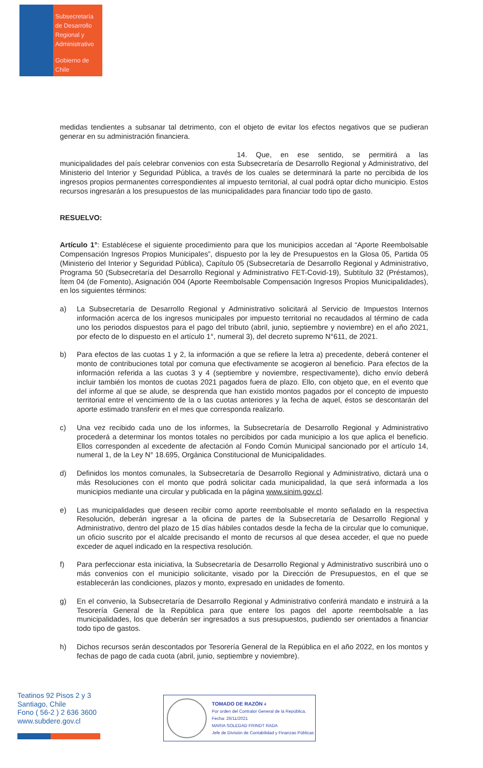Subsecretaría
de Desarrollo
Regional y
Administrativo
Gobierno de Chile
medidas tendientes a subsanar tal detrimento, con el objeto de evitar los efectos negativos que se pudieran generar en su administración financiera.
14. Que, en ese sentido, se permitirá a las municipalidades del país celebrar convenios con esta Subsecretaría de Desarrollo Regional y Administrativo, del Ministerio del Interior y Seguridad Pública, a través de los cuales se determinará la parte no percibida de los ingresos propios permanentes correspondientes al impuesto territorial, al cual podrá optar dicho municipio. Estos recursos ingresarán a los presupuestos de las municipalidades para financiar todo tipo de gasto.
RESUELVO:
Artículo 1°: Establécese el siguiente procedimiento para que los municipios accedan al “Aporte Reembolsable Compensación Ingresos Propios Municipales”, dispuesto por la ley de Presupuestos en la Glosa 05, Partida 05 (Ministerio del Interior y Seguridad Pública), Capítulo 05 (Subsecretaría de Desarrollo Regional y Administrativo, Programa 50 (Subsecretaría del Desarrollo Regional y Administrativo FET-Covid-19), Subtítulo 32 (Préstamos), Ítem 04 (de Fomento), Asignación 004 (Aporte Reembolsable Compensación Ingresos Propios Municipalidades), en los siguientes términos:
a) La Subsecretaría de Desarrollo Regional y Administrativo solicitará al Servicio de Impuestos Internos información acerca de los ingresos municipales por impuesto territorial no recaudados al término de cada uno los periodos dispuestos para el pago del tributo (abril, junio, septiembre y noviembre) en el año 2021, por efecto de lo dispuesto en el artículo 1°, numeral 3), del decreto supremo N°611, de 2021.
b) Para efectos de las cuotas 1 y 2, la información a que se refiere la letra a) precedente, deberá contener el monto de contribuciones total por comuna que efectivamente se acogieron al beneficio. Para efectos de la información referida a las cuotas 3 y 4 (septiembre y noviembre, respectivamente), dicho envío deberá incluir también los montos de cuotas 2021 pagados fuera de plazo. Ello, con objeto que, en el evento que del informe al que se alude, se desprenda que han existido montos pagados por el concepto de impuesto territorial entre el vencimiento de la o las cuotas anteriores y la fecha de aquel, éstos se descontarán del aporte estimado transferir en el mes que corresponda realizarlo.
c) Una vez recibido cada uno de los informes, la Subsecretaría de Desarrollo Regional y Administrativo procederá a determinar los montos totales no percibidos por cada municipio a los que aplica el beneficio. Ellos corresponden al excedente de afectación al Fondo Común Municipal sancionado por el artículo 14, numeral 1, de la Ley N° 18.695, Orgánica Constitucional de Municipalidades.
d) Definidos los montos comunales, la Subsecretaría de Desarrollo Regional y Administrativo, dictará una o más Resoluciones con el monto que podrá solicitar cada municipalidad, la que será informada a los municipios mediante una circular y publicada en la página www.sinim.gov.cl.
e) Las municipalidades que deseen recibir como aporte reembolsable el monto señalado en la respectiva Resolución, deberán ingresar a la oficina de partes de la Subsecretaría de Desarrollo Regional y Administrativo, dentro del plazo de 15 días hábiles contados desde la fecha de la circular que lo comunique, un oficio suscrito por el alcalde precisando el monto de recursos al que desea acceder, el que no puede exceder de aquel indicado en la respectiva resolución.
f) Para perfeccionar esta iniciativa, la Subsecretaría de Desarrollo Regional y Administrativo suscribirá uno o más convenios con el municipio solicitante, visado por la Dirección de Presupuestos, en el que se establecerán las condiciones, plazos y monto, expresado en unidades de fomento.
g) En el convenio, la Subsecretaría de Desarrollo Regional y Administrativo conferirá mandato e instruirá a la Tesorería General de la República para que entere los pagos del aporte reembolsable a las municipalidades, los que deberán ser ingresados a sus presupuestos, pudiendo ser orientados a financiar todo tipo de gastos.
h) Dichos recursos serán descontados por Tesorería General de la República en el año 2022, en los montos y fechas de pago de cada cuota (abril, junio, septiembre y noviembre).
Teatinos 92 Pisos 2 y 3
Santiago, Chile
Fono ( 56-2 ) 2 636 3600
www.subdere.gov.cl
TOMADO DE RAZÓN 4
Por orden del Contralor General de la República.
Fecha: 26/11/2021
MARIA SOLEDAD FRINDT RADA
Jefe de División de Contabilidad y Finanzas Públicas